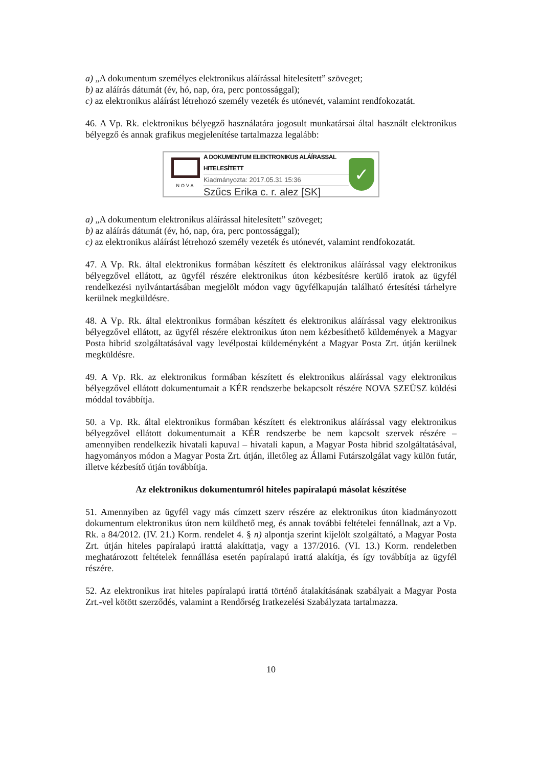a) „A dokumentum személyes elektronikus aláírással hitelesített” szöveget;
b) az aláírás dátumát (év, hó, nap, óra, perc pontossággal);
c) az elektronikus aláírást létrehozó személy vezeték és utónevét, valamint rendfokozatát.
46. A Vp. Rk. elektronikus bélyegző használatára jogosult munkatársai által használt elektronikus bélyegző és annak grafikus megjelenítése tartalmazza legalább:
NOVA
A DOKUMENTUM ELEKTRONIKUS ALÁÍRASSAL HITELESÍTETT
Kiadmányozta: 2017.05.31 15:36
Szűcs Erika c. r. alez [SK]
✓
a) „A dokumentum elektronikus aláírással hitelesített” szöveget;
b) az aláírás dátumát (év, hó, nap, óra, perc pontossággal);
c) az elektronikus aláírást létrehozó személy vezeték és utónevét, valamint rendfokozatát.
47. A Vp. Rk. által elektronikus formában készített és elektronikus aláírással vagy elektronikus bélyegzővel ellátott, az ügyfél részére elektronikus úton kézbesítésre kerülő iratok az ügyfél rendelkezési nyilvántartásában megjelölt módon vagy ügyfélkapuján található értesítési tárhelyre kerülnek megküldésre.
48. A Vp. Rk. által elektronikus formában készített és elektronikus aláírással vagy elektronikus bélyegzővel ellátott, az ügyfél részére elektronikus úton nem kézbesíthető küldemények a Magyar Posta hibrid szolgáltatásával vagy levélpostai küldeményként a Magyar Posta Zrt. útján kerülnek megküldésre.
49. A Vp. Rk. az elektronikus formában készített és elektronikus aláírással vagy elektronikus bélyegzővel ellátott dokumentumait a KÉR rendszerbe bekapcsolt részére NOVA SZEÜSZ küldési móddal továbbítja.
50. a Vp. Rk. által elektronikus formában készített és elektronikus aláírással vagy elektronikus bélyegzővel ellátott dokumentumait a KÉR rendszerbe be nem kapcsolt szervek részére –amennyiben rendelkezik hivatali kapuval – hivatali kapun, a Magyar Posta hibrid szolgáltatásával, hagyományos módon a Magyar Posta Zrt. útján, illetőleg az Állami Futárszolgálat vagy külön futár, illetve kézbesítő útján továbbítja.
Az elektronikus dokumentumról hiteles papíralapú másolat készítése
51. Amennyiben az ügyfél vagy más címzett szerv részére az elektronikus úton kiadmányozott dokumentum elektronikus úton nem küldhető meg, és annak további feltételei fennállnak, azt a Vp. Rk. a 84/2012. (IV. 21.) Korm. rendelet 4. § n) alpontja szerint kijelölt szolgáltató, a Magyar Posta Zrt. útján hiteles papíralapú iratttá alakíttatja, vagy a 137/2016. (VI. 13.) Korm. rendeletben meghatározott feltételek fennállása esetén papíralapú irattá alakítja, és így továbbítja az ügyfél részére.
52. Az elektronikus irat hiteles papíralapú irattá történő átalakításának szabályait a Magyar Posta Zrt.-vel kötött szerződés, valamint a Rendőrség Iratkezelési Szabályzata tartalmazza.
10